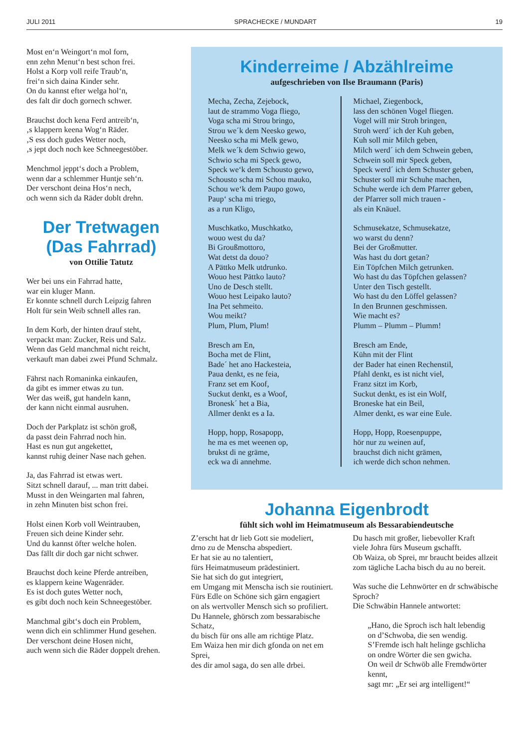JULI 2011 SPRACHECKE / MUNDART 19
Most en‘n Weingort‘n mol forn,
enn zehn Menut‘n best schon frei.
Holst a Korp voll reife Traub‘n,
frei‘n sich daina Kinder sehr.
On du kannst efter welga hol‘n,
des falt dir doch gornech schwer.
Brauchst doch kena Ferd antreib‘n,
‚s klappern keena Wog‘n Räder.
‚S ess doch gudes Wetter noch,
‚s jept doch noch kee Schneegestöber.
Menchmol jeppt‘s doch a Problem,
wenn dar a schlemmer Huntje seh‘n.
Der verschont deina Hos‘n nech,
och wenn sich da Räder doblt drehn.
Der Tretwagen
(Das Fahrrad)
von Ottilie Tatutz
Wer bei uns ein Fahrrad hatte,
war ein kluger Mann.
Er konnte schnell durch Leipzig fahren
Holt für sein Weib schnell alles ran.
In dem Korb, der hinten drauf steht,
verpackt man: Zucker, Reis und Salz.
Wenn das Geld manchmal nicht reicht,
verkauft man dabei zwei Pfund Schmalz.
Fährst nach Romaninka einkaufen,
da gibt es immer etwas zu tun.
Wer das weiß, gut handeln kann,
der kann nicht einmal ausruhen.
Doch der Parkplatz ist schön groß,
da passt dein Fahrrad noch hin.
Hast es nun gut angekettet,
kannst ruhig deiner Nase nach gehen.
Ja, das Fahrrad ist etwas wert.
Sitzt schnell darauf, ... man tritt dabei.
Musst in den Weingarten mal fahren,
in zehn Minuten bist schon frei.
Holst einen Korb voll Weintrauben,
Freuen sich deine Kinder sehr.
Und du kannst öfter welche holen.
Das fällt dir doch gar nicht schwer.
Brauchst doch keine Pferde antreiben,
es klappern keine Wagenräder.
Es ist doch gutes Wetter noch,
es gibt doch noch kein Schneegestöber.
Manchmal gibt‘s doch ein Problem,
wenn dich ein schlimmer Hund gesehen.
Der verschont deine Hosen nicht,
auch wenn sich die Räder doppelt drehen.
Kinderreime / Abzählreime
aufgeschrieben von Ilse Braumann (Paris)
Mecha, Zecha, Zejebock,
laut de strammo Voga fliego,
Voga scha mi Strou bringo,
Strou we´k dem Neesko gewo,
Neesko scha mi Melk gewo,
Melk we´k dem Schwio gewo,
Schwio scha mi Speck gewo,
Speck we‘k dem Schousto gewo,
Schousto scha mi Schou mauko,
Schou we‘k dem Paupo gowo,
Paup‘ scha mi triego,
as a run Kligo,
Muschkatko, Muschkatko,
wouo west du da?
Bi Groußmottoro,
Wat detst da douo?
A Pättko Melk utdrunko.
Wouo hest Pättko lauto?
Uno de Desch stellt.
Wouo hest Leipako lauto?
Ina Pet sehmeito.
Wou meikt?
Plum, Plum, Plum!
Bresch am En,
Bocha met de Flint,
Bade´ het ano Hackesteia,
Paua denkt, es ne feia,
Franz set em Koof,
Suckut denkt, es a Woof,
Bronesk´ het a Bia,
Allmer denkt es a Ia.
Hopp, hopp, Rosapopp,
he ma es met weenen op,
brukst di ne gräme,
eck wa di annehme.
Michael, Ziegenbock,
lass den schönen Vogel fliegen.
Vogel will mir Stroh bringen,
Stroh werd´ ich der Kuh geben,
Kuh soll mir Milch geben,
Milch werd´ ich dem Schwein geben,
Schwein soll mir Speck geben,
Speck werd´ ich dem Schuster geben,
Schuster soll mir Schuhe machen,
Schuhe werde ich dem Pfarrer geben,
der Pfarrer soll mich trauen -
als ein Knäuel.
Schmusekatze, Schmusekatze,
wo warst du denn?
Bei der Großmutter.
Was hast du dort getan?
Ein Töpfchen Milch getrunken.
Wo hast du das Töpfchen gelassen?
Unter den Tisch gestellt.
Wo hast du den Löffel gelassen?
In den Brunnen geschmissen.
Wie macht es?
Plumm – Plumm – Plumm!
Bresch am Ende,
Kühn mit der Flint
der Bader hat einen Rechenstil,
Pfahl denkt, es ist nicht viel,
Franz sitzt im Korb,
Suckut denkt, es ist ein Wolf,
Broneske hat ein Beil,
Almer denkt, es war eine Eule.
Hopp, Hopp, Roesenpuppe,
hör nur zu weinen auf,
brauchst dich nicht grämen,
ich werde dich schon nehmen.
Johanna Eigenbrodt
fühlt sich wohl im Heimatmuseum als Bessarabiendeutsche
Z’erscht hat dr lieb Gott sie modeliert,
drno zu de Menscha abspediert.
Er hat sie au no talentiert,
fürs Heimatmuseum prädestiniert.
Sie hat sich do gut integriert,
em Umgang mit Menscha isch sie routiniert.
Fürs Edle on Schöne sich gärn engagiert
on als wertvoller Mensch sich so profiliert.
Du Hannele, ghörsch zom bessarabische Schatz,
du bisch für ons alle am richtige Platz.
Em Waiza hen mir dich gfonda on net em Sprei,
des dir amol saga, do sen alle drbei.
Du hasch mit großer, liebevoller Kraft
viele Johra fürs Museum gschafft.
Ob Waiza, ob Sprei, mr braucht beides allzeit
zom tägliche Lacha bisch du au no bereit.
Was suche die Lehnwörter en dr schwäbische Sproch?
Die Schwäbin Hannele antwortet:
„Hano, die Sproch isch halt lebendig
on d’Schwoba, die sen wendig.
S’Fremde isch halt helinge gschlicha
on ondre Wörter die sen gwicha.
On weil dr Schwöb alle Fremdwörter kennt,
sagt mr: „Er sei arg intelligent!“